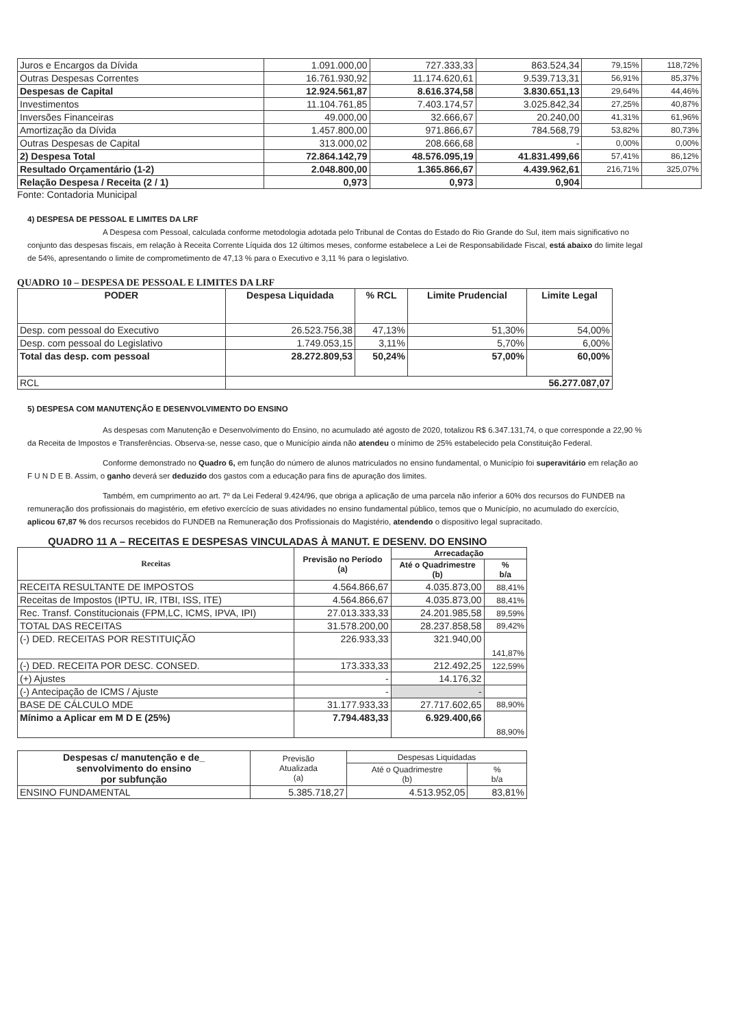| Juros e Encargos da Dívida | 1.091.000,00 | 727.333,33 | 863.524,34 | 79,15% | 118,72% |
| Outras Despesas Correntes | 16.761.930,92 | 11.174.620,61 | 9.539.713,31 | 56,91% | 85,37% |
| Despesas de Capital | 12.924.561,87 | 8.616.374,58 | 3.830.651,13 | 29,64% | 44,46% |
| Investimentos | 11.104.761,85 | 7.403.174,57 | 3.025.842,34 | 27,25% | 40,87% |
| Inversões Financeiras | 49.000,00 | 32.666,67 | 20.240,00 | 41,31% | 61,96% |
| Amortização da Dívida | 1.457.800,00 | 971.866,67 | 784.568,79 | 53,82% | 80,73% |
| Outras Despesas de Capital | 313.000,02 | 208.666,68 | - | 0,00% | 0,00% |
| 2) Despesa Total | 72.864.142,79 | 48.576.095,19 | 41.831.499,66 | 57,41% | 86,12% |
| Resultado Orçamentário (1-2) | 2.048.800,00 | 1.365.866,67 | 4.439.962,61 | 216,71% | 325,07% |
| Relação Despesa / Receita (2 / 1) | 0,973 | 0,973 | 0,904 | | |
Fonte: Contadoria Municipal
4) DESPESA DE PESSOAL E LIMITES DA LRF
A Despesa com Pessoal, calculada conforme metodologia adotada pelo Tribunal de Contas do Estado do Rio Grande do Sul, item mais significativo no conjunto das despesas fiscais, em relação à Receita Corrente Líquida dos 12 últimos meses, conforme estabelece a Lei de Responsabilidade Fiscal, está abaixo do limite legal de 54%, apresentando o limite de comprometimento de 47,13 % para o Executivo e 3,11 % para o legislativo.
QUADRO 10 – DESPESA DE PESSOAL E LIMITES DA LRF
| PODER | Despesa Liquidada | % RCL | Limite Prudencial | Limite Legal |
| --- | --- | --- | --- | --- |
| Desp. com pessoal do Executivo | 26.523.756,38 | 47,13% | 51,30% | 54,00% |
| Desp. com pessoal do Legislativo | 1.749.053,15 | 3,11% | 5,70% | 6,00% |
| Total das desp. com pessoal | 28.272.809,53 | 50,24% | 57,00% | 60,00% |
| RCL | 56.277.087,07 | | | |
5) DESPESA COM MANUTENÇÃO E DESENVOLVIMENTO DO ENSINO
As despesas com Manutenção e Desenvolvimento do Ensino, no acumulado até agosto de 2020, totalizou R$ 6.347.131,74, o que corresponde a 22,90 % da Receita de Impostos e Transferências. Observa-se, nesse caso, que o Município ainda não atendeu o mínimo de 25% estabelecido pela Constituição Federal.
Conforme demonstrado no Quadro 6, em função do número de alunos matriculados no ensino fundamental, o Município foi superavitário em relação ao F U N D E B. Assim, o ganho deverá ser deduzido dos gastos com a educação para fins de apuração dos limites.
Também, em cumprimento ao art. 7º da Lei Federal 9.424/96, que obriga a aplicação de uma parcela não inferior a 60% dos recursos do FUNDEB na remuneração dos profissionais do magistério, em efetivo exercício de suas atividades no ensino fundamental público, temos que o Município, no acumulado do exercício, aplicou 67,87 % dos recursos recebidos do FUNDEB na Remuneração dos Profissionais do Magistério, atendendo o dispositivo legal supracitado.
QUADRO 11 A – RECEITAS E DESPESAS VINCULADAS À MANUT. E DESENV. DO ENSINO
| Receitas | Previsão no Período (a) | Arrecadação | |
| --- | --- | --- | --- |
| | | Até o Quadrimestre (b) | % b/a |
| RECEITA RESULTANTE DE IMPOSTOS | 4.564.866,67 | 4.035.873,00 | 88,41% |
| Receitas de Impostos (IPTU, IR, ITBI, ISS, ITE) | 4.564.866,67 | 4.035.873,00 | 88,41% |
| Rec. Transf. Constitucionais (FPM,LC, ICMS, IPVA, IPI) | 27.013.333,33 | 24.201.985,58 | 89,59% |
| TOTAL DAS RECEITAS | 31.578.200,00 | 28.237.858,58 | 89,42% |
| (-) DED. RECEITAS POR RESTITUIÇÃO | 226.933,33 | 321.940,00 | 141,87% |
| (-) DED. RECEITA POR DESC. CONSED. | 173.333,33 | 212.492,25 | 122,59% |
| (+) Ajustes | - | 14.176,32 | |
| (-) Antecipação de ICMS / Ajuste | - | - | |
| BASE DE CÁLCULO MDE | 31.177.933,33 | 27.717.602,65 | 88,90% |
| Mínimo a Aplicar em M D E (25%) | 7.794.483,33 | 6.929.400,66 | 88,90% |
| Despesas c/ manutenção e de_ senvolvimento do ensino por subfunção | Previsão Atualizada (a) | Despesas Liquidadas | |
| --- | --- | --- | --- |
| | | Até o Quadrimestre (b) | % b/a |
| ENSINO FUNDAMENTAL | 5.385.718,27 | 4.513.952,05 | 83,81% |